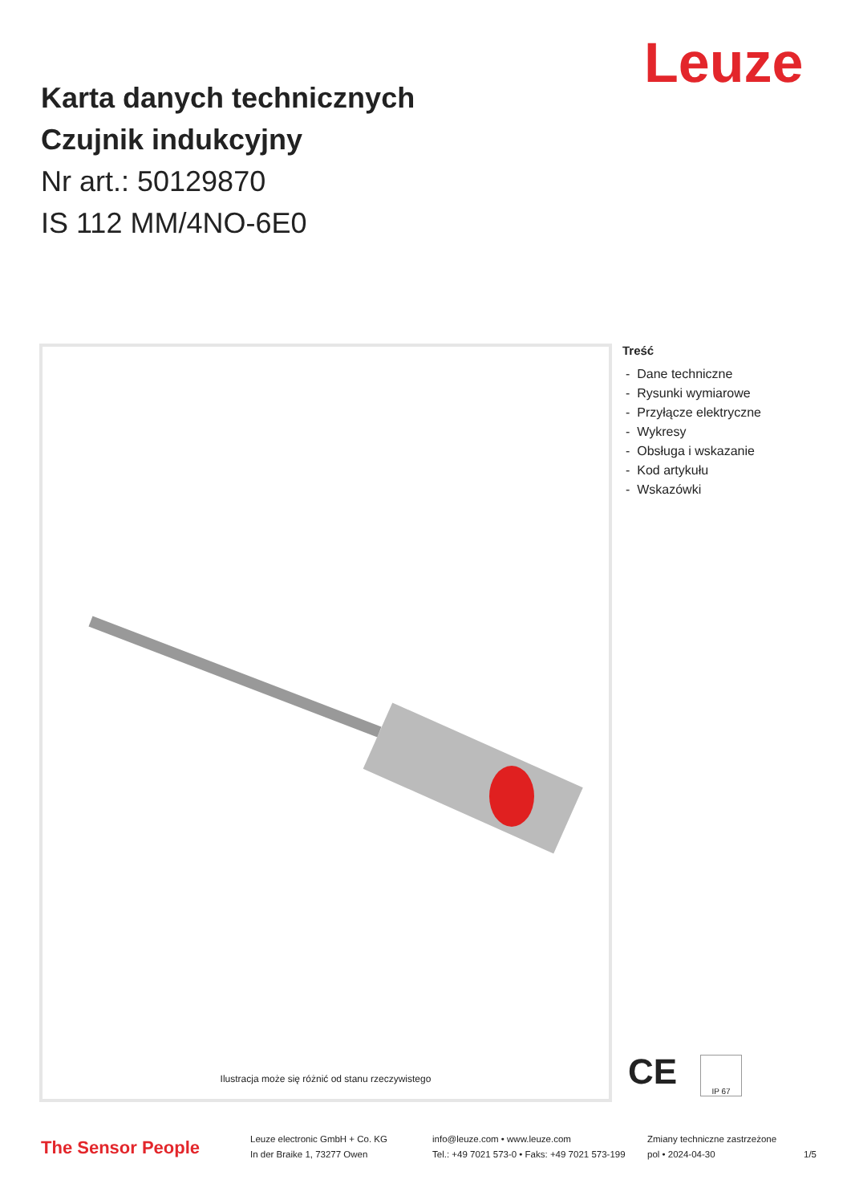Leuze
Karta danych technicznych
Czujnik indukcyjny
Nr art.: 50129870
IS 112 MM/4NO-6E0
Ilustracja może się różnić od stanu rzeczywistego
Treść
- Dane techniczne
- Rysunki wymiarowe
- Przyłącze elektryczne
- Wykresy
- Obsługa i wskazanie
- Kod artykułu
- Wskazówki
CE IP 67
The Sensor People
Leuze electronic GmbH + Co. KG
In der Braike 1, 73277 Owen
info@leuze.com • www.leuze.com
Tel.: +49 7021 573-0 • Faks: +49 7021 573-199
Zmiany techniczne zastrzeżone
pol • 2024-04-30
1/5